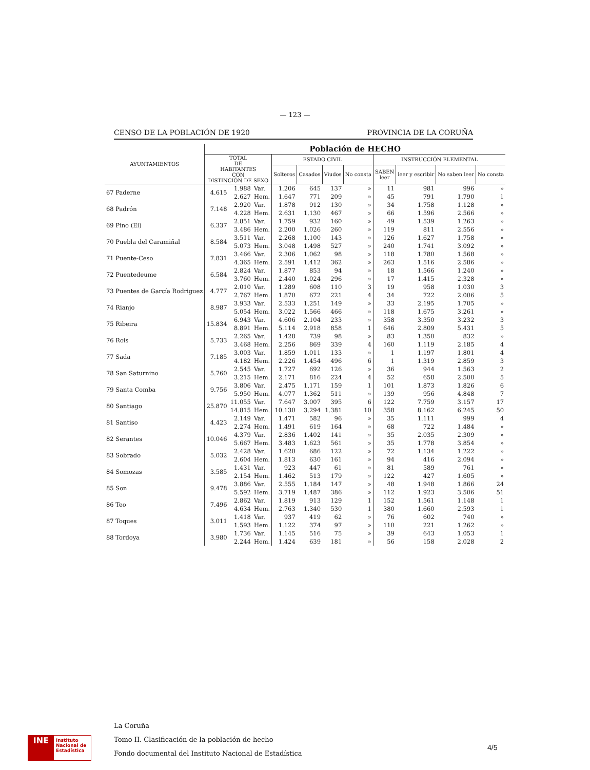— 123 —
CENSO DE LA POBLACIÓN DE 1920 PROVINCIA DE LA CORUÑA
| AYUNTAMIENTOS | Población de HECHO | | | | | | | | | | |
| --- | --- | --- | --- | --- | --- | --- | --- | --- | --- | --- | --- |
| | TOTAL DE HABITANTES CON DISTINCIÓN DE SEXO | | | ESTADO CIVIL | | | | INSTRUCCIÓN ELEMENTAL | | | |
| | | | | Solteros | Casados | Viudos | No consta | SABEN leer | leer y escribir | No saben leer | No consta |
| 67 Paderne | 4.615 | 1.988 | Var. | 1.206 | 645 | 137 | » | 11 | 981 | 996 | » |
| | | 2.627 | Hem. | 1.647 | 771 | 209 | » | 45 | 791 | 1.790 | 1 |
| 68 Padrón | 7.148 | 2.920 | Var. | 1.878 | 912 | 130 | » | 34 | 1.758 | 1.128 | » |
| | | 4.228 | Hem. | 2.631 | 1.130 | 467 | » | 66 | 1.596 | 2.566 | » |
| 69 Pino (El) | 6.337 | 2.851 | Var. | 1.759 | 932 | 160 | » | 49 | 1.539 | 1.263 | » |
| | | 3.486 | Hem. | 2.200 | 1.026 | 260 | » | 119 | 811 | 2.556 | » |
| 70 Puebla del Caramiñal | 8.584 | 3.511 | Var. | 2.268 | 1.100 | 143 | » | 126 | 1.627 | 1.758 | » |
| | | 5.073 | Hem. | 3.048 | 1.498 | 527 | » | 240 | 1.741 | 3.092 | » |
| 71 Puente-Ceso | 7.831 | 3.466 | Var. | 2.306 | 1.062 | 98 | » | 118 | 1.780 | 1.568 | » |
| | | 4.365 | Hem. | 2.591 | 1.412 | 362 | » | 263 | 1.516 | 2.586 | » |
| 72 Puentedeume | 6.584 | 2.824 | Var. | 1.877 | 853 | 94 | » | 18 | 1.566 | 1.240 | » |
| | | 3.760 | Hem. | 2.440 | 1.024 | 296 | » | 17 | 1.415 | 2.328 | » |
| 73 Puentes de García Rodriguez | 4.777 | 2.010 | Var. | 1.289 | 608 | 110 | 3 | 19 | 958 | 1.030 | 3 |
| | | 2.767 | Hem. | 1.870 | 672 | 221 | 4 | 34 | 722 | 2.006 | 5 |
| 74 Rianjo | 8.987 | 3.933 | Var. | 2.533 | 1.251 | 149 | » | 33 | 2.195 | 1.705 | » |
| | | 5.054 | Hem. | 3.022 | 1.566 | 466 | » | 118 | 1.675 | 3.261 | » |
| 75 Ribeira | 15.834 | 6.943 | Var. | 4.606 | 2.104 | 233 | » | 358 | 3.350 | 3.232 | 3 |
| | | 8.891 | Hem. | 5.114 | 2.918 | 858 | 1 | 646 | 2.809 | 5.431 | 5 |
| 76 Rois | 5.733 | 2.265 | Var. | 1.428 | 739 | 98 | » | 83 | 1.350 | 832 | » |
| | | 3.468 | Hem. | 2.256 | 869 | 339 | 4 | 160 | 1.119 | 2.185 | 4 |
| 77 Sada | 7.185 | 3.003 | Var. | 1.859 | 1.011 | 133 | » | 1 | 1.197 | 1.801 | 4 |
| | | 4.182 | Hem. | 2.226 | 1.454 | 496 | 6 | 1 | 1.319 | 2.859 | 3 |
| 78 San Saturnino | 5.760 | 2.545 | Var. | 1.727 | 692 | 126 | » | 36 | 944 | 1.563 | 2 |
| | | 3.215 | Hem. | 2.171 | 816 | 224 | 4 | 52 | 658 | 2.500 | 5 |
| 79 Santa Comba | 9.756 | 3.806 | Var. | 2.475 | 1.171 | 159 | 1 | 101 | 1.873 | 1.826 | 6 |
| | | 5.950 | Hem. | 4.077 | 1.362 | 511 | » | 139 | 956 | 4.848 | 7 |
| 80 Santiago | 25.870 | 11.055 | Var. | 7.647 | 3.007 | 395 | 6 | 122 | 7.759 | 3.157 | 17 |
| | | 14.815 | Hem. | 10.130 | 3.294 | 1.381 | 10 | 358 | 8.162 | 6.245 | 50 |
| 81 Santiso | 4.423 | 2.149 | Var. | 1.471 | 582 | 96 | » | 35 | 1.111 | 999 | 4 |
| | | 2.274 | Hem. | 1.491 | 619 | 164 | » | 68 | 722 | 1.484 | » |
| 82 Serantes | 10.046 | 4.379 | Var. | 2.836 | 1.402 | 141 | » | 35 | 2.035 | 2.309 | » |
| | | 5.667 | Hem. | 3.483 | 1.623 | 561 | » | 35 | 1.778 | 3.854 | » |
| 83 Sobrado | 5.032 | 2.428 | Var. | 1.620 | 686 | 122 | » | 72 | 1.134 | 1.222 | » |
| | | 2.604 | Hem. | 1.813 | 630 | 161 | » | 94 | 416 | 2.094 | » |
| 84 Somozas | 3.585 | 1.431 | Var. | 923 | 447 | 61 | » | 81 | 589 | 761 | » |
| | | 2.154 | Hem. | 1.462 | 513 | 179 | » | 122 | 427 | 1.605 | » |
| 85 Son | 9.478 | 3.886 | Var. | 2.555 | 1.184 | 147 | » | 48 | 1.948 | 1.866 | 24 |
| | | 5.592 | Hem. | 3.719 | 1.487 | 386 | » | 112 | 1.923 | 3.506 | 51 |
| 86 Teo | 7.496 | 2.862 | Var. | 1.819 | 913 | 129 | 1 | 152 | 1.561 | 1.148 | 1 |
| | | 4.634 | Hem. | 2.763 | 1.340 | 530 | 1 | 380 | 1.660 | 2.593 | 1 |
| 87 Toques | 3.011 | 1.418 | Var. | 937 | 419 | 62 | » | 76 | 602 | 740 | » |
| | | 1.593 | Hem. | 1.122 | 374 | 97 | » | 110 | 221 | 1.262 | » |
| 88 Tordoya | 3.980 | 1.736 | Var. | 1.145 | 516 | 75 | » | 39 | 643 | 1.053 | 1 |
| | | 2.244 | Hem. | 1.424 | 639 | 181 | » | 56 | 158 | 2.028 | 2 |
La Coruña
Tomo II. Clasificación de la población de hecho
Fondo documental del Instituto Nacional de Estadística
INE
Instituto
Nacional de
Estadística
4/5